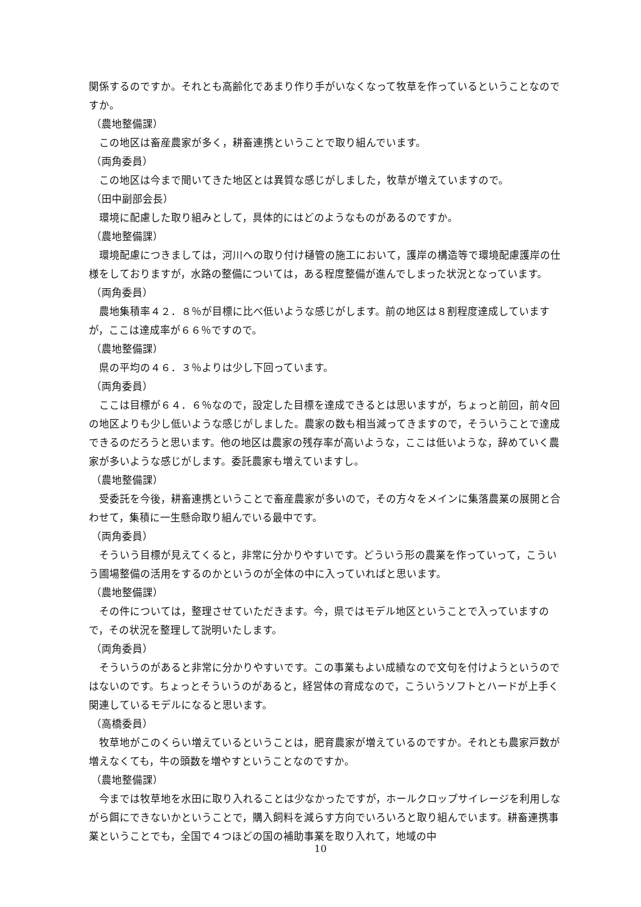関係するのですか。それとも高齢化であまり作り手がいなくなって牧草を作っているということなのですか。
（農地整備課）
この地区は畜産農家が多く，耕畜連携ということで取り組んでいます。
（両角委員）
この地区は今まで聞いてきた地区とは異質な感じがしました，牧草が増えていますので。
（田中副部会長）
環境に配慮した取り組みとして，具体的にはどのようなものがあるのですか。
（農地整備課）
環境配慮につきましては，河川への取り付け樋管の施工において，護岸の構造等で環境配慮護岸の仕様をしておりますが，水路の整備については，ある程度整備が進んでしまった状況となっています。
（両角委員）
農地集積率４２．８％が目標に比べ低いような感じがします。前の地区は８割程度達成していますが，ここは達成率が６６％ですので。
（農地整備課）
県の平均の４６．３％よりは少し下回っています。
（両角委員）
ここは目標が６４．６％なので，設定した目標を達成できるとは思いますが，ちょっと前回，前々回の地区よりも少し低いような感じがしました。農家の数も相当減ってきますので，そういうことで達成できるのだろうと思います。他の地区は農家の残存率が高いような，ここは低いような，辞めていく農家が多いような感じがします。委託農家も増えていますし。
（農地整備課）
受委託を今後，耕畜連携ということで畜産農家が多いので，その方々をメインに集落農業の展開と合わせて，集積に一生懸命取り組んでいる最中です。
（両角委員）
そういう目標が見えてくると，非常に分かりやすいです。どういう形の農業を作っていって，こういう圃場整備の活用をするのかというのが全体の中に入っていればと思います。
（農地整備課）
その件については，整理させていただきます。今，県ではモデル地区ということで入っていますので，その状況を整理して説明いたします。
（両角委員）
そういうのがあると非常に分かりやすいです。この事業もよい成績なので文句を付けようというのではないのです。ちょっとそういうのがあると，経営体の育成なので，こういうソフトとハードが上手く関連しているモデルになると思います。
（高橋委員）
牧草地がこのくらい増えているということは，肥育農家が増えているのですか。それとも農家戸数が増えなくても，牛の頭数を増やすということなのですか。
（農地整備課）
今までは牧草地を水田に取り入れることは少なかったですが，ホールクロップサイレージを利用しながら餌にできないかということで，購入飼料を減らす方向でいろいろと取り組んでいます。耕畜連携事業ということでも，全国で４つほどの国の補助事業を取り入れて，地域の中
10